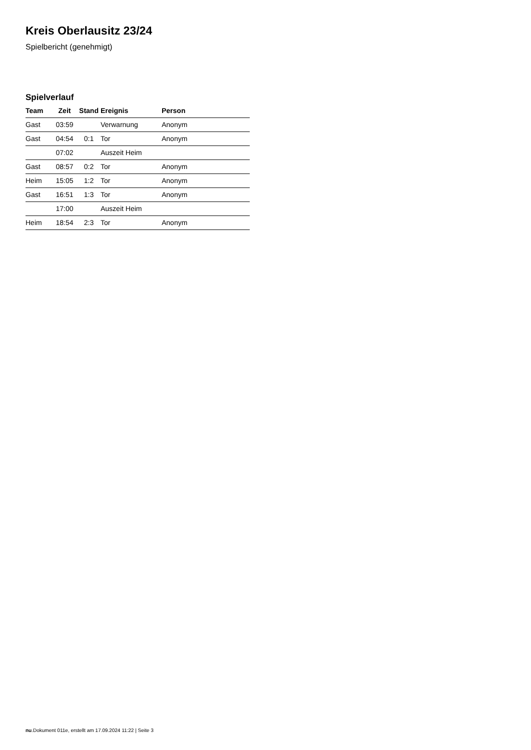Kreis Oberlausitz 23/24
Spielbericht (genehmigt)
Spielverlauf
| Team | Zeit | Stand | Ereignis | Person |
| --- | --- | --- | --- | --- |
| Gast | 03:59 | | Verwarnung | Anonym |
| Gast | 04:54 | 0:1 | Tor | Anonym |
| | 07:02 | | Auszeit Heim | |
| Gast | 08:57 | 0:2 | Tor | Anonym |
| Heim | 15:05 | 1:2 | Tor | Anonym |
| Gast | 16:51 | 1:3 | Tor | Anonym |
| | 17:00 | | Auszeit Heim | |
| Heim | 18:54 | 2:3 | Tor | Anonym |
nu.Dokument 011e, erstellt am 17.09.2024 11:22 | Seite 3